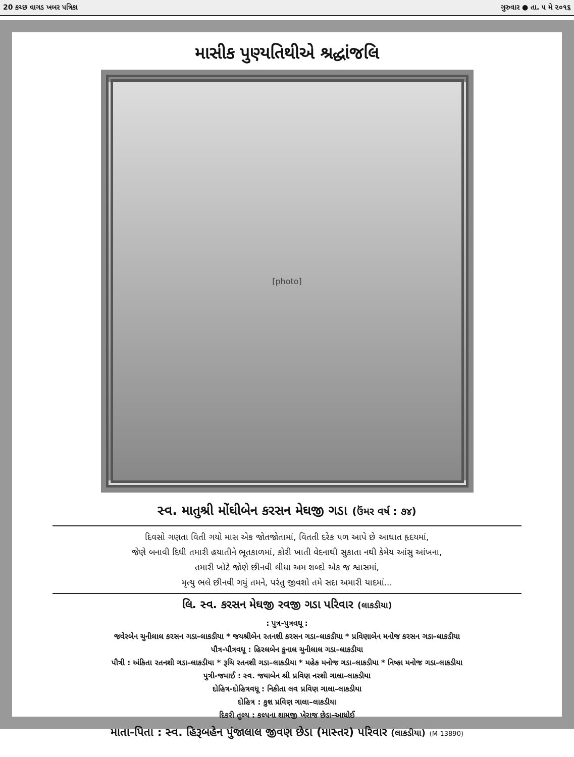20 કચ્છ વાગડ ખબર પત્રિકા ગુરુવાર ● તા. ૫ મે ૨૦૧૬
માસીક પુણ્યતિથીએ શ્રદ્ધાંજલિ
[photo]
સ્વ. માતુશ્રી મોંઘીબેન કરસન મેઘજી ગડા (ઉંમર વર્ષ : ૭૪)
દિવસો ગણતા વિતી ગયો માસ એક જોતજોતામાં, વિતતી દરેક પળ આપે છે આઘાત હૃદયમાં,
જેણે બનાવી દિધી તમારી હયાતીને ભૂતકાળમાં, કોરી ખાતી વેદનાથી સુકાતા નથી કેમેય આંસુ આંખના,
તમારી ખોટે જોણે છીનવી લીધા અમ શબ્દો એક જ શ્વાસમાં,
મૃત્યુ ભલે છીનવી ગયું તમને, પરંતુ જીવશો તમે સદા અમારી યાદમાં...
લિ. સ્વ. કરસન મેઘજી રવજી ગડા પરિવાર (લાકડીયા)
: પુત્ર-પુત્રવધૂ :
જવેરબેન ચુનીલાલ કરસન ગડા–લાકડીયા * જયશ્રીબેન રતનશી કરસન ગડા–લાકડીયા * પ્રવિણાબેન મનોજ કરસન ગડા–લાકડીયા
પૌત્ર-પૌત્રવધૂ : હિરલબેન કુનાલ ચુનીલાલ ગડા–લાકડીયા
પૌત્રી : અંકિતા રતનશી ગડા–લાકડીયા * રૂચિ રતનશી ગડા–લાકડીયા * મહેક મનોજ ગડા–લાકડીયા * નિષ્કા મનોજ ગડા–લાકડીયા
પુત્રી-જમાઈ : સ્વ. જયાબેન શ્રી પ્રવિણ નરશી ગાલા–લાકડીયા
દોહિત્ર-દોહિત્રવધૂ : નિકીતા લવ પ્રવિણ ગાલા–લાકડીયા
દોહિત્ર : કુશ પ્રવિણ ગાલા–લાકડીયા
દિકરી તુલ્ય : કલ્પના શામજી ખેરાજ છેડા–આધોઈ
માતા-પિતા : સ્વ. હિરૂબહેન પુંજાલાલ જીવણ છેડા (માસ્તર) પરિવાર (લાકડીયા) (M-13890)